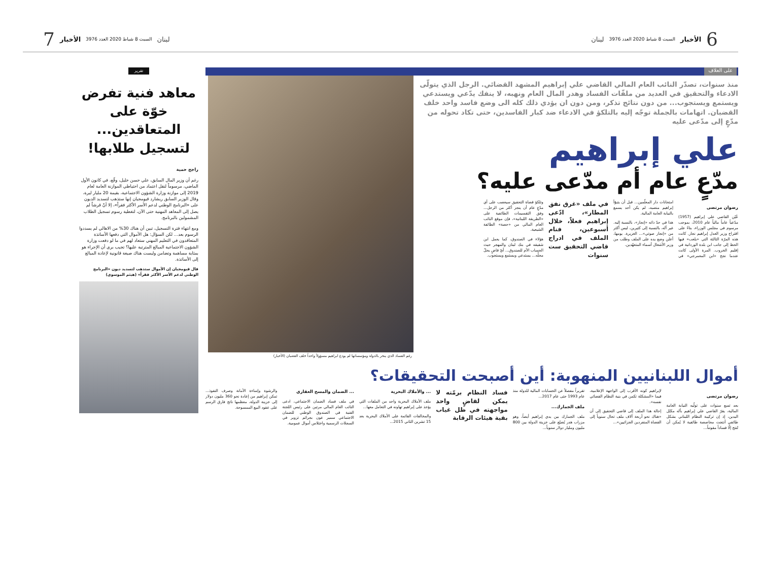6 الأخبار السبت 8 شباط 2020 العدد 3976 لبنان
7 الأخبار السبت 8 شباط 2020 العدد 3976 لبنان
على الغلاف
منذ سنوات، تصدّر النائب العام المالي القاضي علي إبراهيم المشهد القضائي. الرجل الذي يتولّى الادعاء والتحقيق في العديد من ملفّات الفساد وهدر المال العام ونهبه، لا ينفك يدّعي ويستدعي ويستمع ويستجوب... من دون نتائج تذكر، ومن دون ان يؤدي ذلك كله الى وضع فاسد واحد خلف القضبان. اتهامات بالجملة توجّه إليه بالتلكؤ في الادعاء ضد كبار الفاسدين، حتى تكاد تحوله من مدّعٍ إلى مدّعى عليه
علي إبراهيم
مدّعٍ عام أم مدّعى عليه؟
رضوان مرتضى
عُيّن القاضي علي إبراهيم (1957) مدّعياً عاماً مالياً عام 2010، بموجب مرسوم في مجلس الوزراء، بناءً على اقتراح وزير العدل إبراهيم نجار. كانت هذه المرّة الثالثة التي «يلعب» فيها الحظ إلى جانب ابن بلدة الوردانية في إقليم الخروب. المرة الأولى كانت عندما نجح «ابن المعمرجي» في امتحانات دار المعلّمين... قبل أن يتبوّأ إبراهيم منصبه، لم يكن أحد يسمع بالنيابة العامة المالية.
هذا في حدّ ذاته «إنجاز»، بالنسبة إليه. غير أنّه، بالنسبة إلى كثيرين، ليس أكثر من «إنجاز صوتي»... الغزيرة. يومها، أعلن وضع يده على الملف وطلب من وزير الأشغال أسماء المتعهّدين.
في ملف «غرق نفق المطار»، ادّعى إبراهيم فعلاً، خلال أسبوعين، فنام الملف في ادراج قاضي التحقيق ست سنوات
وتلكؤ قضاة التحقيق سيعصب على أي مدّعٍ عام أن ينجز أكثر من الرجل... وفق التقسيمات الطائفية على «الطريقة اللبنانية»، فإن موقع النائب العام المالي من «حصة» الطائفة الشيعية.
هؤلاء في الصندوق، كما يعمل ابن شقيقه في بنك لبنان والمهجر حيث الحساب الأم للصندوق... أيّ قاضٍ يحلّ محلّه... يستدعي ويستمع ويستجوب.
رغم الفساد الذي ينخر بالدولة ومؤسساتها لم يودع ابراهيم مسؤولاً واحداً خلف القضبان (الأخبار)
أموال اللبنانيين المنهوبة: أين أصبحت التحقيقات؟
رضوان مرتضى
بعد تسع سنوات على تولّيه النيابة العامة المالية، يقرّ القاضي علي إبراهيم بأنّه مكبّل اليدين، إذ إن تركيبة النظام اللبناني بشكل طائفي أنتجت محاصصة طائفية لا يُمكن أن تُنتج إلّا فساداً مقونناً...
لإبراهيم كونه الأقرب إلى الواجهة الإعلامية، فيما «المشكلة تكمن في بنية النظام القضائي نفسه».
إحالة هذا الملف إلى قاضي التحقيق إلى أن «هناك نحو أربعة آلاف ملف تحال سنوياً إلى القضاة المنفردين الجزائيين»...
تقريراً مفصلاً عن الحسابات المالية للدولة منذ عام 1993 حتى عام 2017...
ملف الجمارك...
ملف الجمارك بين يدي إبراهيم أيضاً، وهو مزراب هدر يُضيّع على خزينة الدولة بين 800 مليون ومليار دولار سنوياً...
فساد النظام برمّته لا يمكن لقاضٍ واحد مواجهته في ظل غياب بقية هيئات الرقابة
... والأملاك البحرية
ملف الأملاك البحرية واحد من الملفات التي يؤخذ على إبراهيم تهاونه في التعامل معها...
والمخالفات القائمة على الأملاك البحرية بعد 15 تشرين الثاني 2015...
... الضمان والمسح العقاري
في ملف فساد الضمان الاجتماعي، ادعى النائب العام المالي مرتين على رئيس اللجنة الفنية في الصندوق الوطني للضمان الاجتماعي سمير عون بجرائم تزوير في السجلات الرسمية واختلاس أموال عمومية.
والرشوة وإساءة الأمانة وصرف النفوذ... تمكن إبراهيم من إعادة نحو 360 مليون دولار إلى خزينة الدولة، معظمها ناتج فارق الرسم على عقود البيع الممسوحة.
تقرير
معاهد فنية تفرض خوّة على المتعاقدين... لتسجيل طلابها!
راجح حمية
رغم أن وزير المال السابق، علي حسن خليل، وقّع، في كانون الأول الماضي، مرسوماً لنقل اعتماد من احتياطي الموازنة العامة لعام 2019 إلى موازنة وزارة الشؤون الاجتماعية، بقيمة 20 مليار ليرة، وقال الوزير السابق ريشارد قيومجيان إنها ستذهب لتسديد الديون على «البرنامج الوطني لدعم الأسر الأكثر فقراً»، إلا أنّ قرشاً لم يصل إلى المعاهد المهنية حتى الآن، لتغطية رسوم تسجيل الطلاب المشمولين بالبرنامج.
ومع انتهاء فترة التسجيل، تبين أن هناك 30% من الاهالي لم يسددوا الرسوم بعد... لكن السؤال: هل الأموال التي دفعها الأساتذة المتعاقدون في التعليم المهني ستعاد لهم في ما لو دفعت وزارة الشؤون الاجتماعية المبالغ المترتبة عليها؟ تجيب بري أن الإجراء هو بمثابة مساهمة وتضامن وليست هناك صيغة قانونية لإعادة المبالغ إلى الأساتذة.
قال قيومجيان إن الأموال ستذهب لتسديد ديون «البرنامج الوطني لدعم الأسر الأكثر فقراً» (هيثم الموسوي)